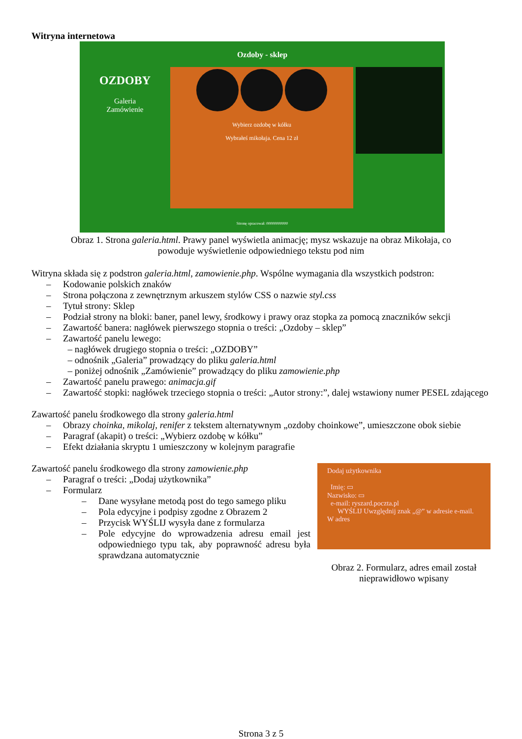Witryna internetowa
Ozdoby - sklep
OZDOBY
Galeria
Zamówienie
Wybierz ozdobę w kółku
Wybrałeś mikołaja. Cena 12 zł
Stronę opracował: 00000000000
Obraz 1. Strona galeria.html. Prawy panel wyświetla animację; mysz wskazuje na obraz Mikołaja, co
powoduje wyświetlenie odpowiedniego tekstu pod nim
Witryna składa się z podstron galeria.html, zamowienie.php. Wspólne wymagania dla wszystkich podstron:
– Kodowanie polskich znaków
– Strona połączona z zewnętrznym arkuszem stylów CSS o nazwie styl.css
– Tytuł strony: Sklep
– Podział strony na bloki: baner, panel lewy, środkowy i prawy oraz stopka za pomocą znaczników sekcji
– Zawartość banera: nagłówek pierwszego stopnia o treści: „Ozdoby – sklep”
– Zawartość panelu lewego:
– nagłówek drugiego stopnia o treści: „OZDOBY”
– odnośnik „Galeria” prowadzący do pliku galeria.html
– poniżej odnośnik „Zamówienie” prowadzący do pliku zamowienie.php
– Zawartość panelu prawego: animacja.gif
– Zawartość stopki: nagłówek trzeciego stopnia o treści: „Autor strony:”, dalej wstawiony numer PESEL zdającego
Zawartość panelu środkowego dla strony galeria.html
– Obrazy choinka, mikolaj, renifer z tekstem alternatywnym „ozdoby choinkowe”, umieszczone obok siebie
– Paragraf (akapit) o treści: „Wybierz ozdobę w kółku”
– Efekt działania skryptu 1 umieszczony w kolejnym paragrafie
Dodaj użytkownika
Imię: ▭
Nazwisko: ▭
e-mail: ryszard.poczta.pl
WYŚLIJ Uwzględnij znak „@” w adresie e-mail. W adres
Obraz 2. Formularz, adres email został nieprawidłowo wpisany
Zawartość panelu środkowego dla strony zamowienie.php
– Paragraf o treści: „Dodaj użytkownika”
– Formularz
– Dane wysyłane metodą post do tego samego pliku
– Pola edycyjne i podpisy zgodne z Obrazem 2
– Przycisk WYŚLIJ wysyła dane z formularza
– Pole edycyjne do wprowadzenia adresu email jest odpowiedniego typu tak, aby poprawność adresu była sprawdzana automatycznie
Strona 3 z 5